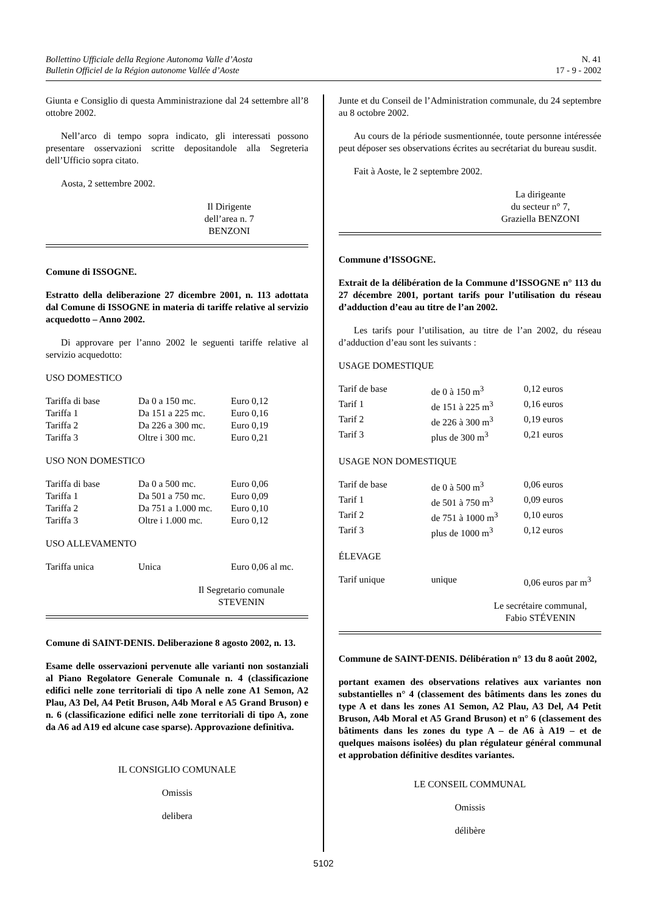Bollettino Ufficiale della Regione Autonoma Valle d’Aosta
Bulletin Officiel de la Région autonome Vallée d’Aoste
N. 41
17 - 9 - 2002
Giunta e Consiglio di questa Amministrazione dal 24 settembre all’8 ottobre 2002.
Nell’arco di tempo sopra indicato, gli interessati possono presentare osservazioni scritte depositandole alla Segreteria dell’Ufficio sopra citato.
Aosta, 2 settembre 2002.
Il Dirigente
dell’area n. 7
BENZONI
Comune di ISSOGNE.
Estratto della deliberazione 27 dicembre 2001, n. 113 adottata dal Comune di ISSOGNE in materia di tariffe relative al servizio acquedotto – Anno 2002.
Di approvare per l’anno 2002 le seguenti tariffe relative al servizio acquedotto:
USO DOMESTICO
| Tariffa di base | Da 0 a 150 mc. | Euro 0,12 |
| Tariffa 1 | Da 151 a 225 mc. | Euro 0,16 |
| Tariffa 2 | Da 226 a 300 mc. | Euro 0,19 |
| Tariffa 3 | Oltre i 300 mc. | Euro 0,21 |
USO NON DOMESTICO
| Tariffa di base | Da 0 a 500 mc. | Euro 0,06 |
| Tariffa 1 | Da 501 a 750 mc. | Euro 0,09 |
| Tariffa 2 | Da 751 a 1.000 mc. | Euro 0,10 |
| Tariffa 3 | Oltre i 1.000 mc. | Euro 0,12 |
USO ALLEVAMENTO
| Tariffa unica | Unica | Euro 0,06 al mc. |
Il Segretario comunale
STEVENIN
Comune di SAINT-DENIS. Deliberazione 8 agosto 2002, n. 13.
Esame delle osservazioni pervenute alle varianti non sostanziali al Piano Regolatore Generale Comunale n. 4 (classificazione edifici nelle zone territoriali di tipo A nelle zone A1 Semon, A2 Plau, A3 Del, A4 Petit Bruson, A4b Moral e A5 Grand Bruson) e n. 6 (classificazione edifici nelle zone territoriali di tipo A, zone da A6 ad A19 ed alcune case sparse). Approvazione definitiva.
IL CONSIGLIO COMUNALE
Omissis
delibera
Junte et du Conseil de l’Administration communale, du 24 septembre au 8 octobre 2002.
Au cours de la période susmentionnée, toute personne intéressée peut déposer ses observations écrites au secrétariat du bureau susdit.
Fait à Aoste, le 2 septembre 2002.
La dirigeante
du secteur n° 7,
Graziella BENZONI
Commune d’ISSOGNE.
Extrait de la délibération de la Commune d’ISSOGNE n° 113 du 27 décembre 2001, portant tarifs pour l’utilisation du réseau d’adduction d’eau au titre de l’an 2002.
Les tarifs pour l’utilisation, au titre de l’an 2002, du réseau d’adduction d’eau sont les suivants :
USAGE DOMESTIQUE
| Tarif de base | de 0 à 150 m<sup>3</sup> | 0,12 euros |
| Tarif 1 | de 151 à 225 m<sup>3</sup> | 0,16 euros |
| Tarif 2 | de 226 à 300 m<sup>3</sup> | 0,19 euros |
| Tarif 3 | plus de 300 m<sup>3</sup> | 0,21 euros |
USAGE NON DOMESTIQUE
| Tarif de base | de 0 à 500 m<sup>3</sup> | 0,06 euros |
| Tarif 1 | de 501 à 750 m<sup>3</sup> | 0,09 euros |
| Tarif 2 | de 751 à 1000 m<sup>3</sup> | 0,10 euros |
| Tarif 3 | plus de 1000 m<sup>3</sup> | 0,12 euros |
ÉLEVAGE
| Tarif unique | unique | 0,06 euros par m<sup>3</sup> |
Le secrétaire communal,
Fabio STÉVENIN
Commune de SAINT-DENIS. Délibération n° 13 du 8 août 2002,
portant examen des observations relatives aux variantes non substantielles n° 4 (classement des bâtiments dans les zones du type A et dans les zones A1 Semon, A2 Plau, A3 Del, A4 Petit Bruson, A4b Moral et A5 Grand Bruson) et n° 6 (classement des bâtiments dans les zones du type A – de A6 à A19 – et de quelques maisons isolées) du plan régulateur général communal et approbation définitive desdites variantes.
LE CONSEIL COMMUNAL
Omissis
délibère
5102